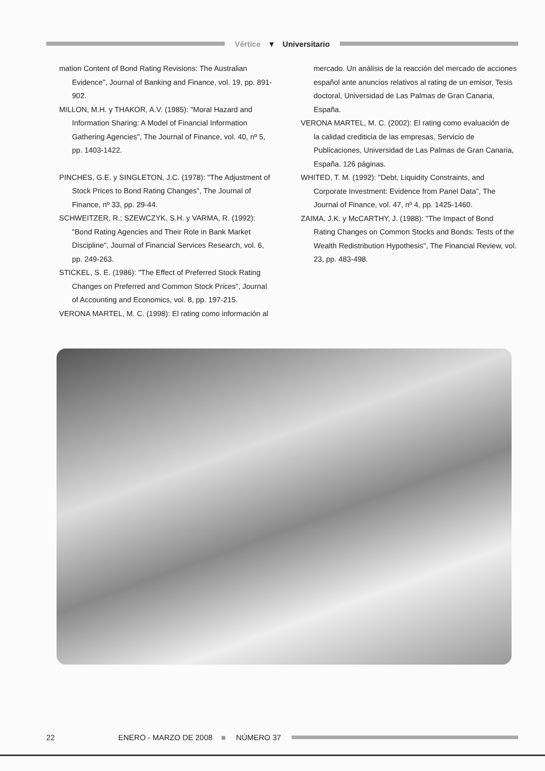Vértice ▼ Universitario
mation Content of Bond Rating Revisions: The Australian Evidence", Journal of Banking and Finance, vol. 19, pp. 891-902.
MILLON, M.H. y THAKOR, A.V. (1985): "Moral Hazard and Information Sharing: A Model of Financial Information Gathering Agencies", The Journal of Finance, vol. 40, nº 5, pp. 1403-1422.
PINCHES, G.E. y SINGLETON, J.C. (1978): "The Adjustment of Stock Prices to Bond Rating Changes", The Journal of Finance, nº 33, pp. 29-44.
SCHWEITZER, R.; SZEWCZYK, S.H. y VARMA, R. (1992): "Bond Rating Agencies and Their Role in Bank Market Discipline", Journal of Financial Services Research, vol. 6, pp. 249-263.
STICKEL, S. E. (1986): "The Effect of Preferred Stock Rating Changes on Preferred and Common Stock Prices", Journal of Accounting and Economics, vol. 8, pp. 197-215.
VERONA MARTEL, M. C. (1998): El rating como información al
mercado. Un análisis de la reacción del mercado de acciones español ante anuncios relativos al rating de un emisor, Tesis doctoral, Universidad de Las Palmas de Gran Canaria, España.
VERONA MARTEL, M. C. (2002): El rating como evaluación de la calidad crediticia de las empresas, Servicio de Publicaciones, Universidad de Las Palmas de Gran Canaria, España. 126 páginas.
WHITED, T. M. (1992): "Debt, Liquidity Constraints, and Corporate Investment: Evidence from Panel Data", The Journal of Finance, vol. 47, nº 4, pp. 1425-1460.
ZAIMA, J.K. y McCARTHY, J. (1988): "The Impact of Bond Rating Changes on Common Stocks and Bonds: Tests of the Wealth Redistribution Hypothesis", The Financial Review, vol. 23, pp. 483-498.
22 ENERO - MARZO DE 2008 ■ NÚMERO 37